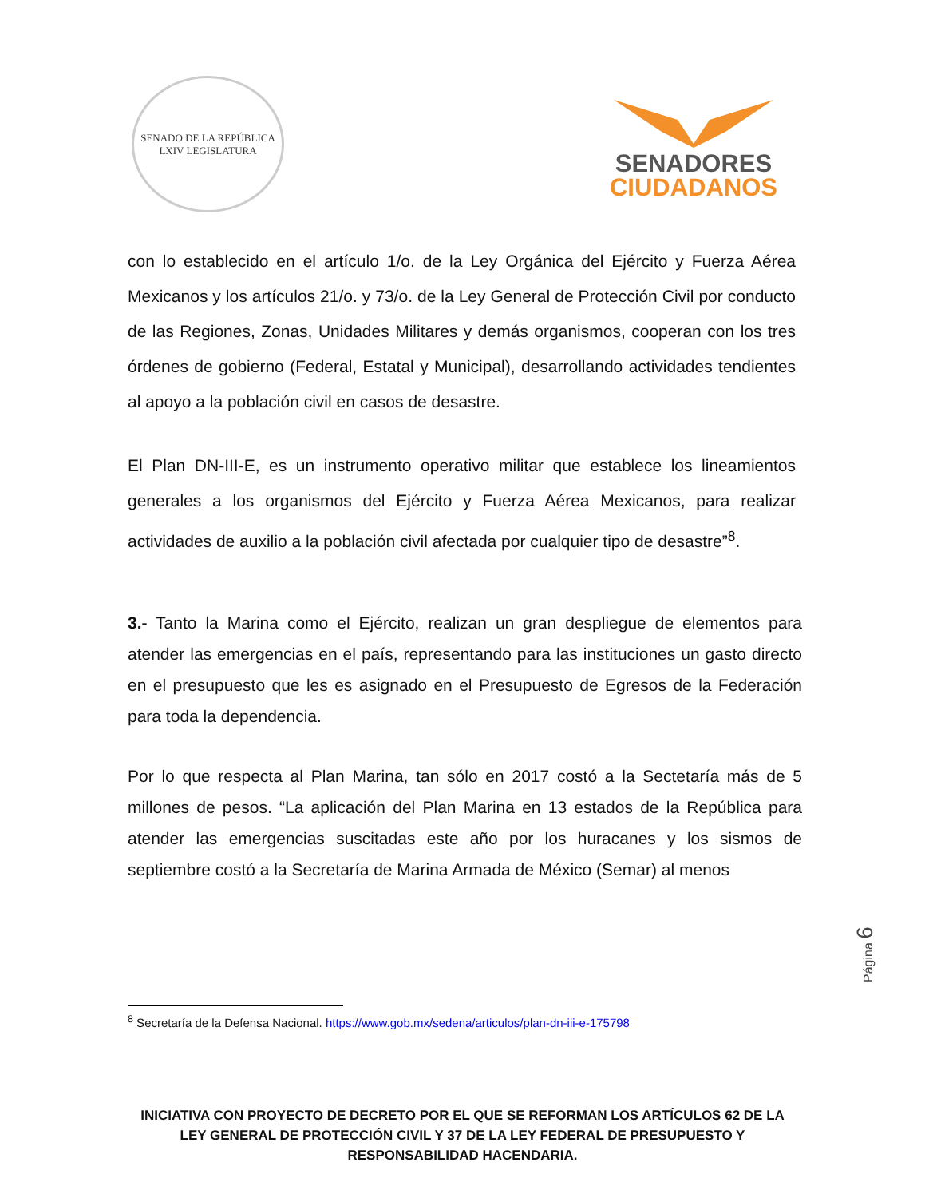SENADO DE LA REPÚBLICA
LXIV LEGISLATURA
SENADORES
CIUDADANOS
con lo establecido en el artículo 1/o. de la Ley Orgánica del Ejército y Fuerza Aérea Mexicanos y los artículos 21/o. y 73/o. de la Ley General de Protección Civil por conducto de las Regiones, Zonas, Unidades Militares y demás organismos, cooperan con los tres órdenes de gobierno (Federal, Estatal y Municipal), desarrollando actividades tendientes al apoyo a la población civil en casos de desastre.
El Plan DN-III-E, es un instrumento operativo militar que establece los lineamientos generales a los organismos del Ejército y Fuerza Aérea Mexicanos, para realizar actividades de auxilio a la población civil afectada por cualquier tipo de desastre”<sup>8</sup>.
3.- Tanto la Marina como el Ejército, realizan un gran despliegue de elementos para atender las emergencias en el país, representando para las instituciones un gasto directo en el presupuesto que les es asignado en el Presupuesto de Egresos de la Federación para toda la dependencia.
Por lo que respecta al Plan Marina, tan sólo en 2017 costó a la Sectetaría más de 5 millones de pesos. “La aplicación del Plan Marina en 13 estados de la República para atender las emergencias suscitadas este año por los huracanes y los sismos de septiembre costó a la Secretaría de Marina Armada de México (Semar) al menos
<sup>8</sup> Secretaría de la Defensa Nacional. https://www.gob.mx/sedena/articulos/plan-dn-iii-e-175798
Página 6
INICIATIVA CON PROYECTO DE DECRETO POR EL QUE SE REFORMAN LOS ARTÍCULOS 62 DE LA LEY GENERAL DE PROTECCIÓN CIVIL Y 37 DE LA LEY FEDERAL DE PRESUPUESTO Y RESPONSABILIDAD HACENDARIA.